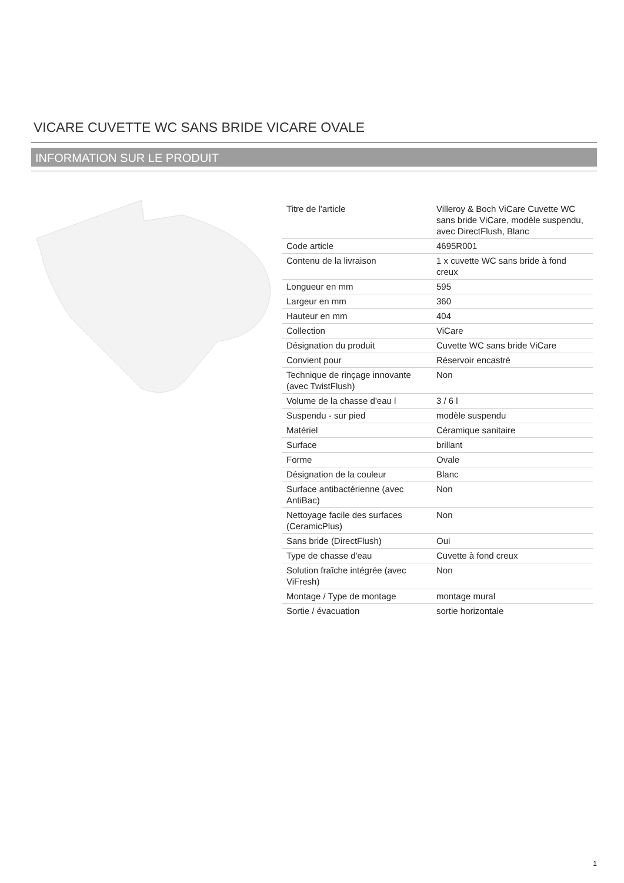VICARE CUVETTE WC SANS BRIDE VICARE OVALE
INFORMATION SUR LE PRODUIT
| Titre de l'article | Villeroy & Boch ViCare Cuvette WC sans bride ViCare, modèle suspendu, avec DirectFlush, Blanc |
| Code article | 4695R001 |
| Contenu de la livraison | 1 x cuvette WC sans bride à fond creux |
| Longueur en mm | 595 |
| Largeur en mm | 360 |
| Hauteur en mm | 404 |
| Collection | ViCare |
| Désignation du produit | Cuvette WC sans bride ViCare |
| Convient pour | Réservoir encastré |
| Technique de rinçage innovante (avec TwistFlush) | Non |
| Volume de la chasse d'eau l | 3 / 6 l |
| Suspendu - sur pied | modèle suspendu |
| Matériel | Céramique sanitaire |
| Surface | brillant |
| Forme | Ovale |
| Désignation de la couleur | Blanc |
| Surface antibactérienne (avec AntiBac) | Non |
| Nettoyage facile des surfaces (CeramicPlus) | Non |
| Sans bride (DirectFlush) | Oui |
| Type de chasse d'eau | Cuvette à fond creux |
| Solution fraîche intégrée (avec ViFresh) | Non |
| Montage / Type de montage | montage mural |
| Sortie / évacuation | sortie horizontale |
1